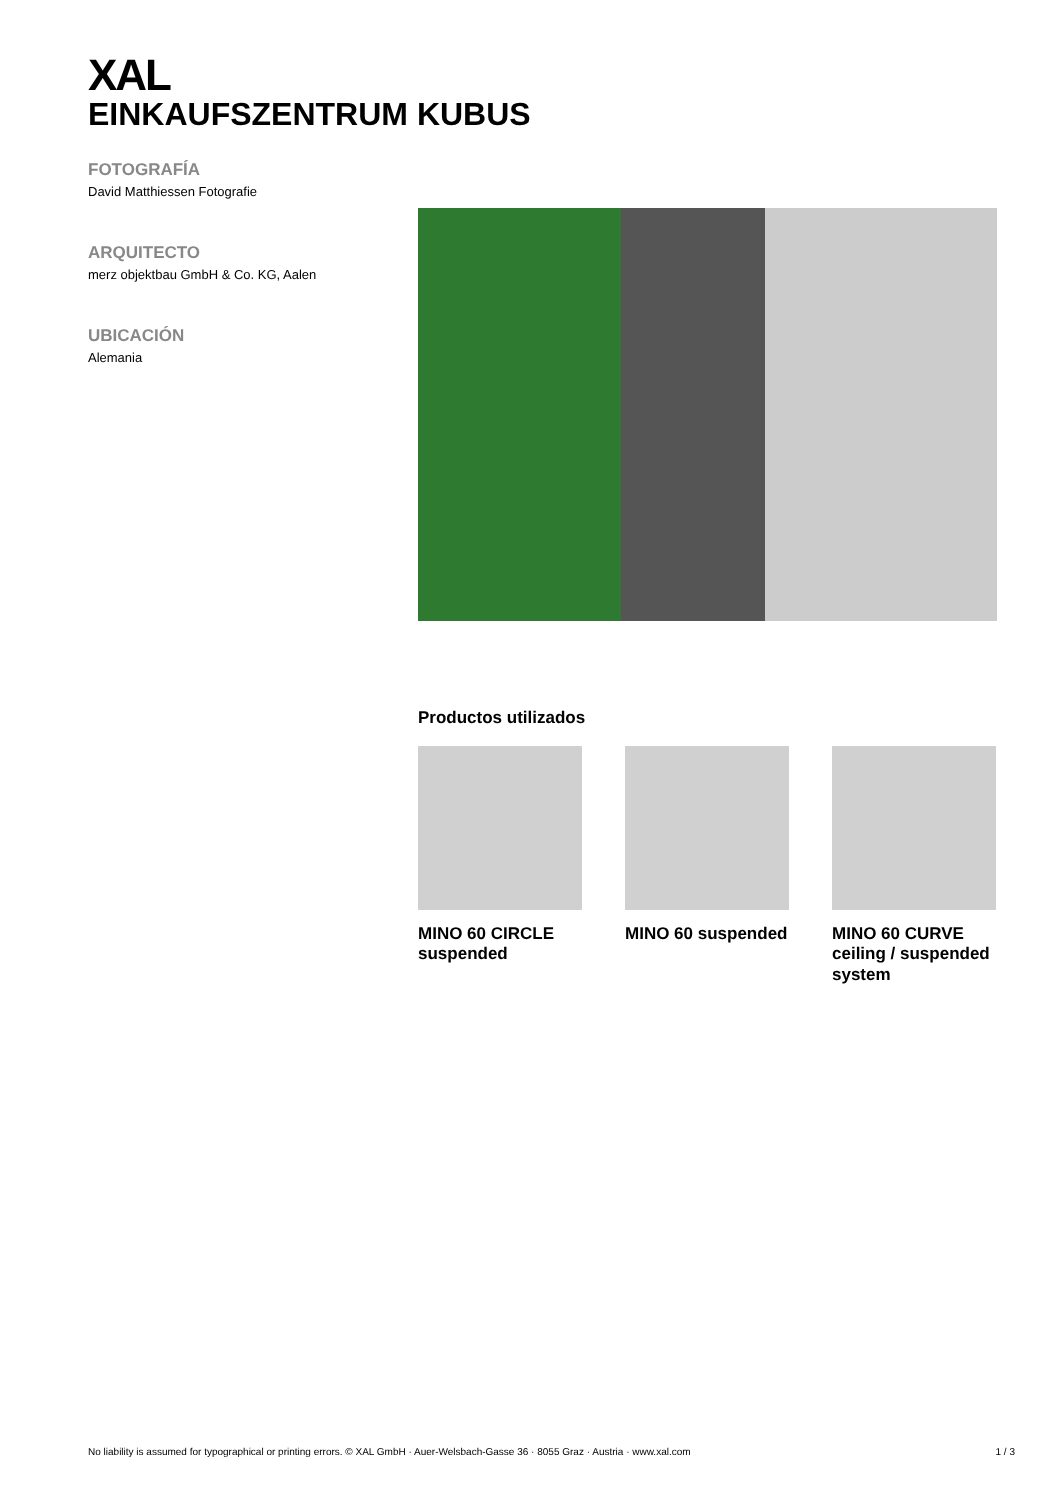XAL
EINKAUFSZENTRUM KUBUS
FOTOGRAFÍA
David Matthiessen Fotografie
ARQUITECTO
merz objektbau GmbH & Co. KG, Aalen
UBICACIÓN
Alemania
Productos utilizados
MINO 60 CIRCLE suspended
MINO 60 suspended MINO 60 CURVE ceiling / suspended system
No liability is assumed for typographical or printing errors. © XAL GmbH · Auer-Welsbach-Gasse 36 · 8055 Graz · Austria · www.xal.com 1 / 3